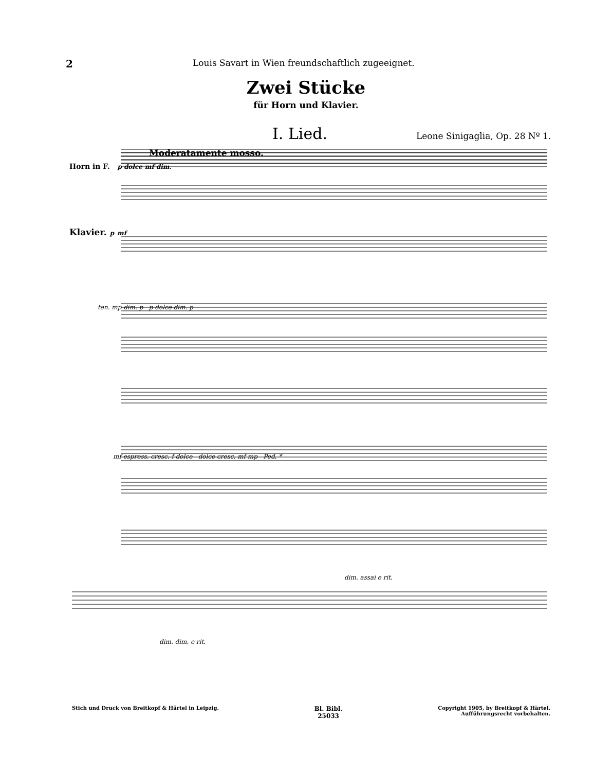2
Louis Savart in Wien freundschaftlich zugeeignet.
Zwei Stücke
für Horn und Klavier.
I. Lied.
Leone Sinigaglia, Op. 28 Nº 1.
Moderatamente mosso.
Horn in F. p dolce mf dim.
Klavier. p mf
ten. mp dim. p p dolce dim. p
mf espress. cresc. f dolce dolce cresc. mf mp Ped. *
dim. assai e rit.
dim. dim. e rit.
Stich und Druck von Breitkopf & Härtel in Leipzig.
Bl. Bibl.
25033
Copyright 1905, by Breitkopf & Härtel.
Aufführungsrecht vorbehalten.